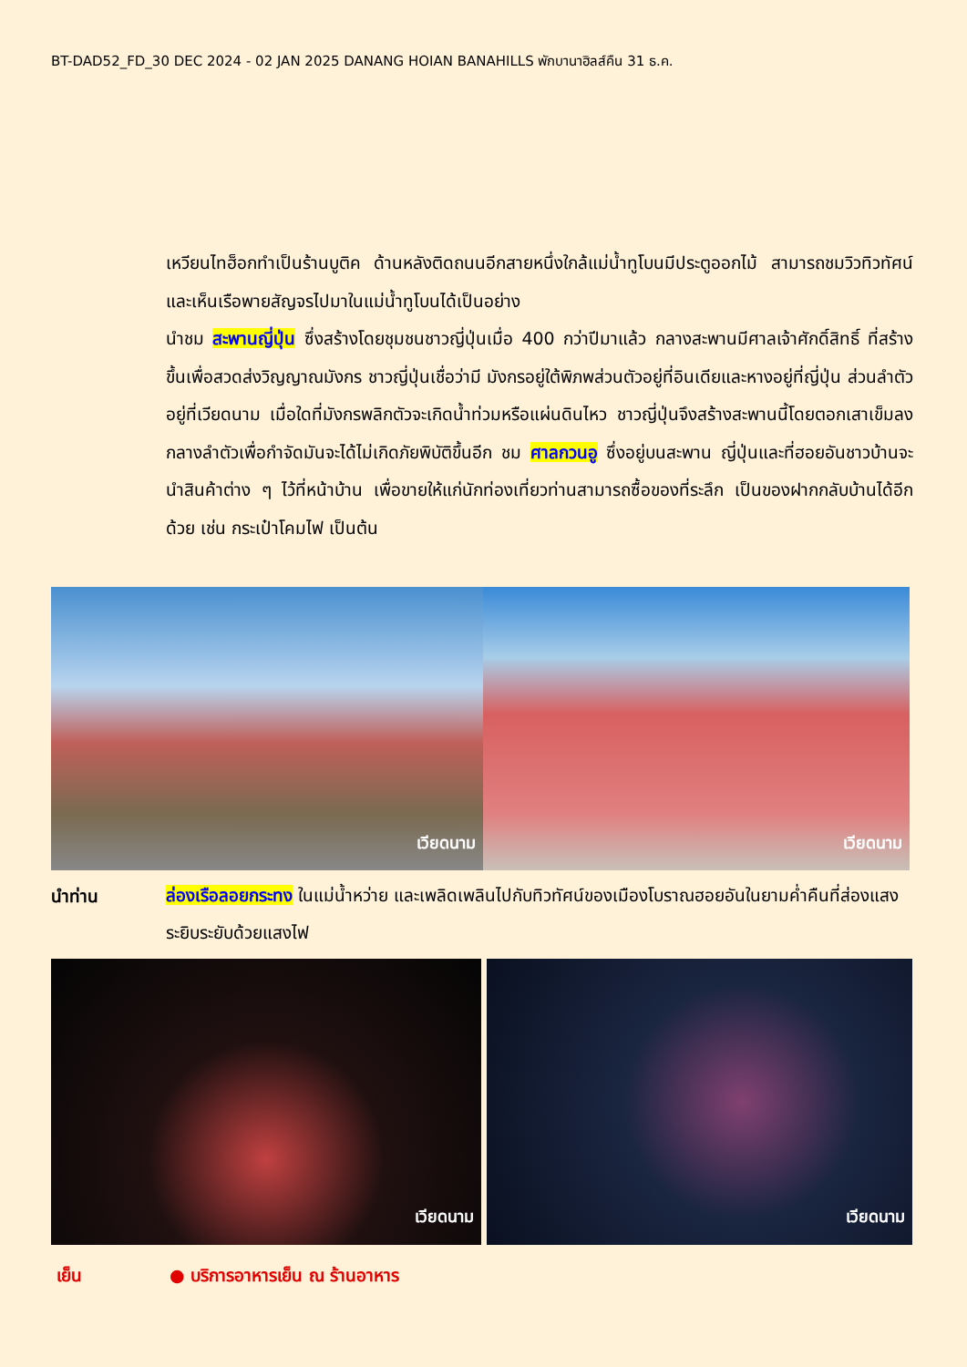BT-DAD52_FD_30 DEC 2024 - 02 JAN 2025 DANANG HOIAN BANAHILLS พักบานาฮิลส์คืน 31 ธ.ค.
เหวียนไทฮ็อกทำเป็นร้านบูติค ด้านหลังติดถนนอีกสายหนึ่งใกล้แม่น้ำทูโบนมีประตูออกไม้ สามารถชมวิวทิวทัศน์และเห็นเรือพายสัญจรไปมาในแม่น้ำทูโบนได้เป็นอย่าง
นำชม สะพานญี่ปุ่น ซึ่งสร้างโดยชุมชนชาวญี่ปุ่นเมื่อ 400 กว่าปีมาแล้ว กลางสะพานมีศาลเจ้าศักดิ์สิทธิ์ ที่สร้างขึ้นเพื่อสวดส่งวิญญาณมังกร ชาวญี่ปุ่นเชื่อว่ามี มังกรอยู่ใต้พิภพส่วนตัวอยู่ที่อินเดียและหางอยู่ที่ญี่ปุ่น ส่วนลำตัวอยู่ที่เวียดนาม เมื่อใดที่มังกรพลิกตัวจะเกิดน้ำท่วมหรือแผ่นดินไหว ชาวญี่ปุ่นจึงสร้างสะพานนี้โดยตอกเสาเข็มลงกลางลำตัวเพื่อกำจัดมันจะได้ไม่เกิดภัยพิบัติขึ้นอีก ชม ศาลกวนอู ซึ่งอยู่บนสะพาน ญี่ปุ่นและที่ฮอยอันชาวบ้านจะนำสินค้าต่าง ๆ ไว้ที่หน้าบ้าน เพื่อขายให้แก่นักท่องเที่ยวท่านสามารถซื้อของที่ระลึก เป็นของฝากกลับบ้านได้อีกด้วย เช่น กระเป๋าโคมไฟ เป็นต้น
เวียดนาม เวียดนาม
นำท่าน
ล่องเรือลอยกระทง ในแม่น้ำหว่าย และเพลิดเพลินไปกับทิวทัศน์ของเมืองโบราณฮอยอันในยามค่ำคืนที่ส่องแสงระยิบระยับด้วยแสงไฟ
เวียดนาม เวียดนาม
เย็น ● บริการอาหารเย็น ณ ร้านอาหาร